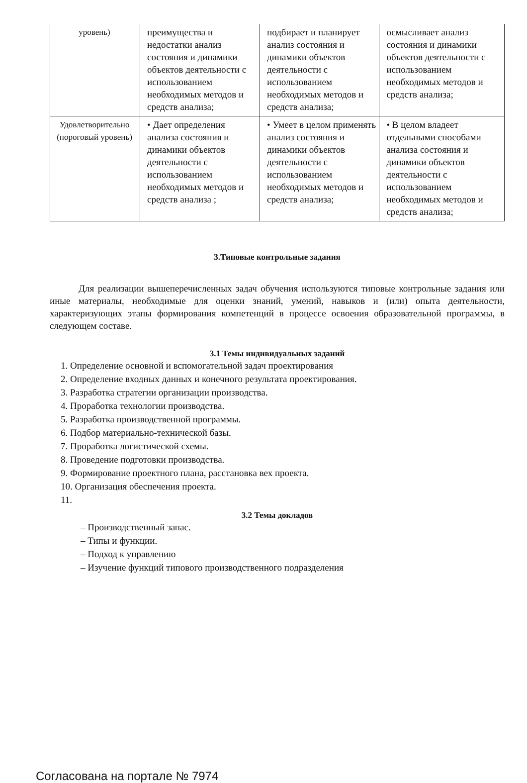| уровень) | преимущества и недостатки анализ состояния и динамики объектов деятельности с использованием необходимых методов и средств анализа; | подбирает и планирует анализ состояния и динамики объектов деятельности с использованием необходимых методов и средств анализа; | осмысливает анализ состояния и динамики объектов деятельности с использованием необходимых методов и средств анализа; |
| Удовлетворительно (пороговый уровень) | • Дает определения анализа состояния и динамики объектов деятельности с использованием необходимых методов и средств анализа ; | • Умеет в целом применять анализ состояния и динамики объектов деятельности с использованием необходимых методов и средств анализа; | • В целом владеет отдельными способами анализа состояния и динамики объектов деятельности с использованием необходимых методов и средств анализа; |
3.Типовые контрольные задания
Для реализации вышеперечисленных задач обучения используются типовые контрольные задания или иные материалы, необходимые для оценки знаний, умений, навыков и (или) опыта деятельности, характеризующих этапы формирования компетенций в процессе освоения образовательной программы, в следующем составе.
3.1 Темы индивидуальных заданий
1. Определение основной и вспомогательной задач проектирования
2. Определение входных данных и конечного результата проектирования.
3. Разработка стратегии организации производства.
4. Проработка технологии производства.
5. Разработка производственной программы.
6. Подбор материально-технической базы.
7. Проработка логистической схемы.
8. Проведение подготовки производства.
9. Формирование проектного плана, расстановка вех проекта.
10. Организация обеспечения проекта.
11.
3.2 Темы докладов
– Производственный запас.
– Типы и функции.
– Подход к управлению
– Изучение функций типового производственного подразделения
Согласована на портале № 7974